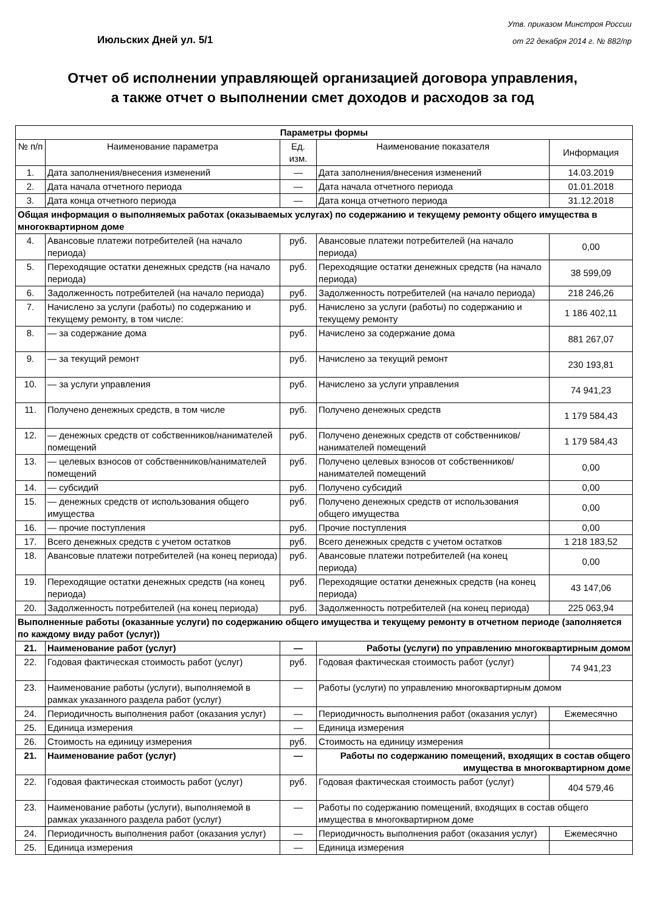Июльских Дней ул. 5/1
Утв. приказом Минстроя России
от 22 декабря 2014 г. № 882/пр
Отчет об исполнении управляющей организацией договора управления,
а также отчет о выполнении смет доходов и расходов за год
| Параметры формы | | | | |
| --- | --- | --- | --- | --- |
| № п/п | Наименование параметра | Ед. изм. | Наименование показателя | Информация |
| 1. | Дата заполнения/внесения изменений | — | Дата заполнения/внесения изменений | 14.03.2019 |
| 2. | Дата начала отчетного периода | — | Дата начала отчетного периода | 01.01.2018 |
| 3. | Дата конца отчетного периода | — | Дата конца отчетного периода | 31.12.2018 |
| Общая информация о выполняемых работах (оказываемых услугах) по содержанию и текущему ремонту общего имущества в многоквартирном доме | | | | |
| 4. | Авансовые платежи потребителей (на начало периода) | руб. | Авансовые платежи потребителей (на начало периода) | 0,00 |
| 5. | Переходящие остатки денежных средств (на начало периода) | руб. | Переходящие остатки денежных средств (на начало периода) | 38 599,09 |
| 6. | Задолженность потребителей (на начало периода) | руб. | Задолженность потребителей (на начало периода) | 218 246,26 |
| 7. | Начислено за услуги (работы) по содержанию и текущему ремонту, в том числе: | руб. | Начислено за услуги (работы) по содержанию и текущему ремонту | 1 186 402,11 |
| 8. | — за содержание дома | руб. | Начислено за содержание дома | 881 267,07 |
| 9. | — за текущий ремонт | руб. | Начислено за текущий ремонт | 230 193,81 |
| 10. | — за услуги управления | руб. | Начислено за услуги управления | 74 941,23 |
| 11. | Получено денежных средств, в том числе | руб. | Получено денежных средств | 1 179 584,43 |
| 12. | — денежных средств от собственников/нанимателей помещений | руб. | Получено денежных средств от собственников/нанимателей помещений | 1 179 584,43 |
| 13. | — целевых взносов от собственников/нанимателей помещений | руб. | Получено целевых взносов от собственников/нанимателей помещений | 0,00 |
| 14. | — субсидий | руб. | Получено субсидий | 0,00 |
| 15. | — денежных средств от использования общего имущества | руб. | Получено денежных средств от использования общего имущества | 0,00 |
| 16. | — прочие поступления | руб. | Прочие поступления | 0,00 |
| 17. | Всего денежных средств с учетом остатков | руб. | Всего денежных средств с учетом остатков | 1 218 183,52 |
| 18. | Авансовые платежи потребителей (на конец периода) | руб. | Авансовые платежи потребителей (на конец периода) | 0,00 |
| 19. | Переходящие остатки денежных средств (на конец периода) | руб. | Переходящие остатки денежных средств (на конец периода) | 43 147,06 |
| 20. | Задолженность потребителей (на конец периода) | руб. | Задолженность потребителей (на конец периода) | 225 063,94 |
| Выполненные работы (оказанные услуги) по содержанию общего имущества и текущему ремонту в отчетном периоде (заполняется по каждому виду работ (услуг)) | | | | |
| 21. | Наименование работ (услуг) | — | Работы (услуги) по управлению многоквартирным домом | |
| 22. | Годовая фактическая стоимость работ (услуг) | руб. | Годовая фактическая стоимость работ (услуг) | 74 941,23 |
| 23. | Наименование работы (услуги), выполняемой в рамках указанного раздела работ (услуг) | — | Работы (услуги) по управлению многоквартирным домом | |
| 24. | Периодичность выполнения работ (оказания услуг) | — | Периодичность выполнения работ (оказания услуг) | Ежемесячно |
| 25. | Единица измерения | — | Единица измерения | |
| 26. | Стоимость на единицу измерения | руб. | Стоимость на единицу измерения | |
| 21. | Наименование работ (услуг) | — | Работы по содержанию помещений, входящих в состав общего имущества в многоквартирном доме | |
| 22. | Годовая фактическая стоимость работ (услуг) | руб. | Годовая фактическая стоимость работ (услуг) | 404 579,46 |
| 23. | Наименование работы (услуги), выполняемой в рамках указанного раздела работ (услуг) | — | Работы по содержанию помещений, входящих в состав общего имущества в многоквартирном доме | |
| 24. | Периодичность выполнения работ (оказания услуг) | — | Периодичность выполнения работ (оказания услуг) | Ежемесячно |
| 25. | Единица измерения | — | Единица измерения | |